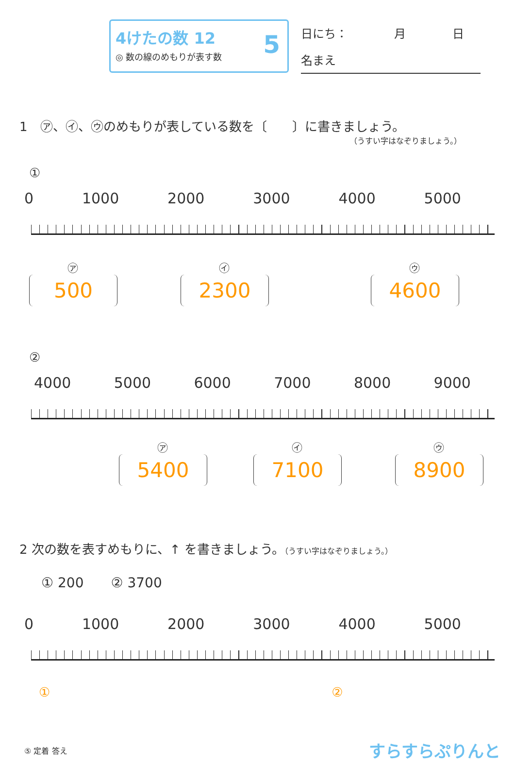4けたの数 12
◎ 数の線のめもりが表す数
5
日にち：　　　　月　　　　日
名まえ
1　㋐、㋑、㋒のめもりが表している数を〔　　〕に書きましょう。
（うすい字はなぞりましょう。）
①
0 1000 2000 3000 4000 5000
㋐
500
㋑
2300
㋒
4600
②
4000 5000 6000 7000 8000 9000
㋐
5400
㋑
7100
㋒
8900
2 次の数を表すめもりに、↑ を書きましょう。（うすい字はなぞりましょう。）
① 200　　② 3700
0 1000 2000 3000 4000 5000
① ②
⑤ 定着 答え すらすらぷりんと